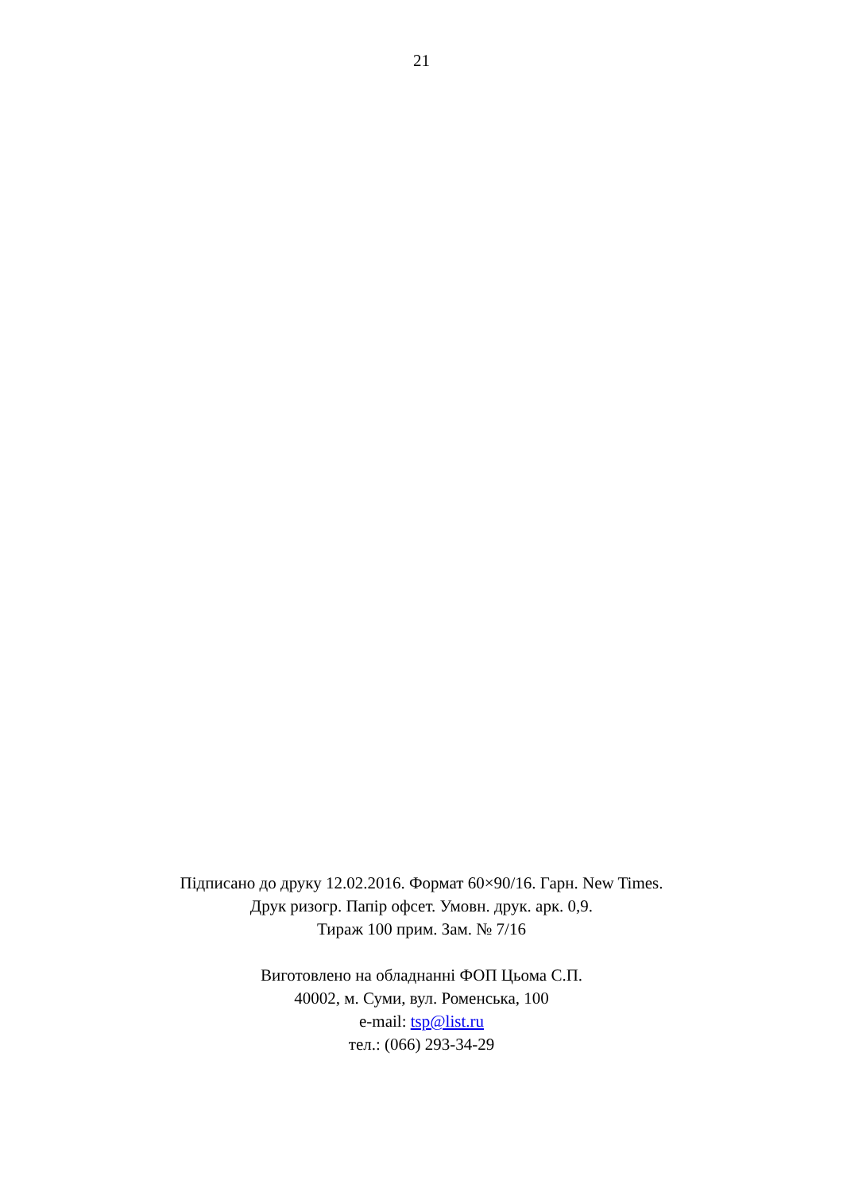21
Підписано до друку 12.02.2016. Формат 60×90/16. Гарн. New Times.
Друк ризогр. Папір офсет. Умовн. друк. арк. 0,9.
Тираж 100 прим. Зам. № 7/16
Виготовлено на обладнанні ФОП Цьома С.П.
40002, м. Суми, вул. Роменська, 100
e-mail: tsp@list.ru
тел.: (066) 293-34-29